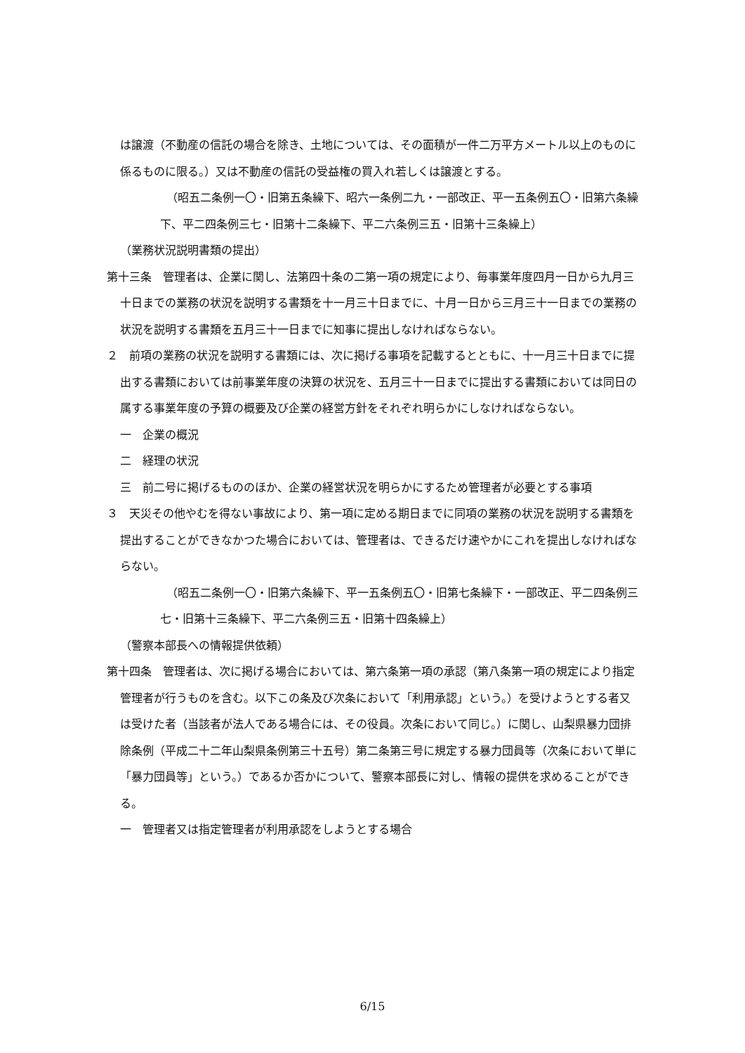は譲渡（不動産の信託の場合を除き、土地については、その面積が一件二万平方メートル以上のものに係るものに限る。）又は不動産の信託の受益権の買入れ若しくは譲渡とする。
（昭五二条例一〇・旧第五条繰下、昭六一条例二九・一部改正、平一五条例五〇・旧第六条繰下、平二四条例三七・旧第十二条繰下、平二六条例三五・旧第十三条繰上）
（業務状況説明書類の提出）
第十三条　管理者は、企業に関し、法第四十条の二第一項の規定により、毎事業年度四月一日から九月三十日までの業務の状況を説明する書類を十一月三十日までに、十月一日から三月三十一日までの業務の状況を説明する書類を五月三十一日までに知事に提出しなければならない。
２　前項の業務の状況を説明する書類には、次に掲げる事項を記載するとともに、十一月三十日までに提出する書類においては前事業年度の決算の状況を、五月三十一日までに提出する書類においては同日の属する事業年度の予算の概要及び企業の経営方針をそれぞれ明らかにしなければならない。
一　企業の概況
二　経理の状況
三　前二号に掲げるもののほか、企業の経営状況を明らかにするため管理者が必要とする事項
３　天災その他やむを得ない事故により、第一項に定める期日までに同項の業務の状況を説明する書類を提出することができなかつた場合においては、管理者は、できるだけ速やかにこれを提出しなければならない。
（昭五二条例一〇・旧第六条繰下、平一五条例五〇・旧第七条繰下・一部改正、平二四条例三七・旧第十三条繰下、平二六条例三五・旧第十四条繰上）
（警察本部長への情報提供依頼）
第十四条　管理者は、次に掲げる場合においては、第六条第一項の承認（第八条第一項の規定により指定管理者が行うものを含む。以下この条及び次条において「利用承認」という。）を受けようとする者又は受けた者（当該者が法人である場合には、その役員。次条において同じ。）に関し、山梨県暴力団排除条例（平成二十二年山梨県条例第三十五号）第二条第三号に規定する暴力団員等（次条において単に「暴力団員等」という。）であるか否かについて、警察本部長に対し、情報の提供を求めることができる。
一　管理者又は指定管理者が利用承認をしようとする場合
6/15